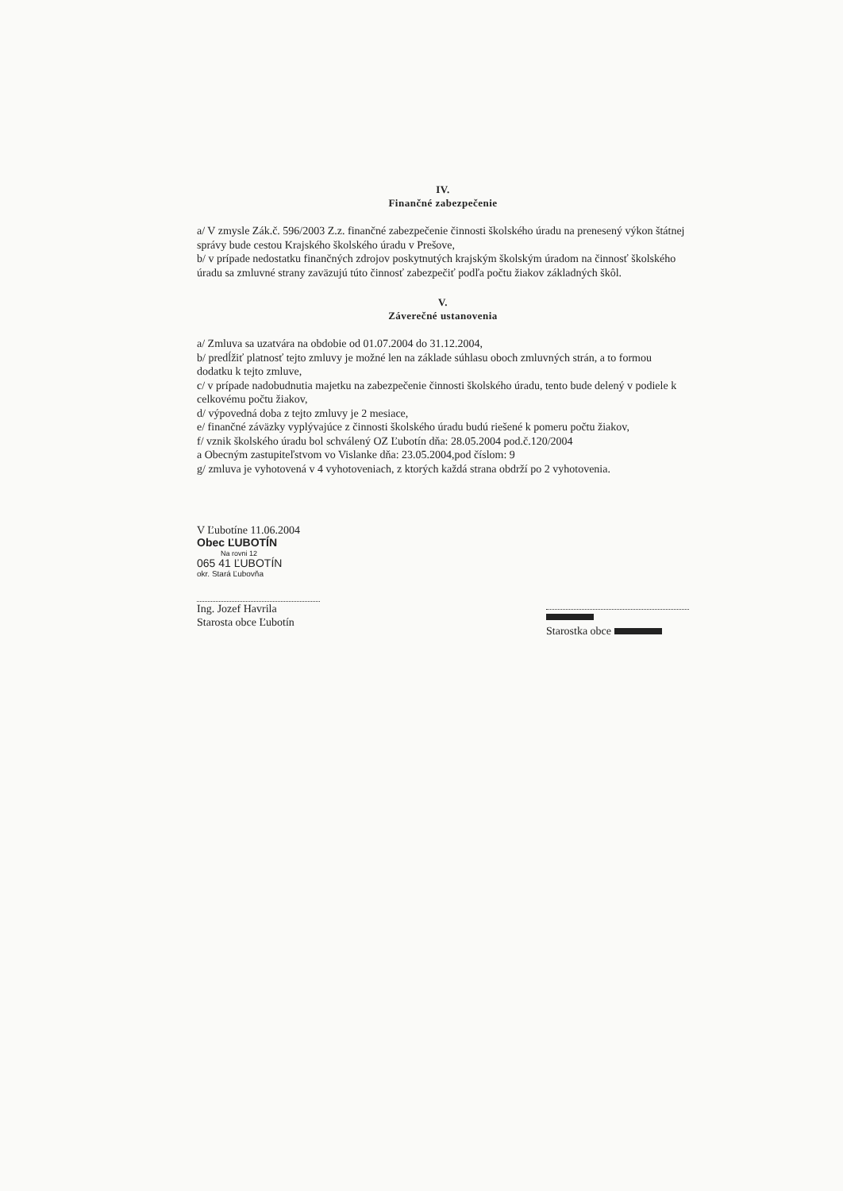IV.
Finančné zabezpečenie
a/ V zmysle Zák.č. 596/2003 Z.z. finančné zabezpečenie činnosti školského úradu na prenesený výkon štátnej správy bude cestou Krajského školského úradu v Prešove,
b/ v prípade nedostatku finančných zdrojov poskytnutých krajským školským úradom na činnosť školského úradu sa zmluvné strany zaväzujú túto činnosť zabezpečiť podľa počtu žiakov základných škôl.
V.
Záverečné ustanovenia
a/ Zmluva sa uzatvára na obdobie od 01.07.2004 do 31.12.2004,
b/ predĺžiť platnosť tejto zmluvy je možné len na základe súhlasu oboch zmluvných strán, a to formou dodatku k tejto zmluve,
c/ v prípade nadobudnutia majetku na zabezpečenie činnosti školského úradu, tento bude delený v podiele k celkovému počtu žiakov,
d/ výpovedná doba z tejto zmluvy je 2 mesiace,
e/ finančné záväzky vyplývajúce z činnosti školského úradu budú riešené k pomeru počtu žiakov,
f/ vznik školského úradu bol schválený OZ Ľubotín dňa: 28.05.2004 pod.č.120/2004
a Obecným zastupiteľstvom vo Vislanke dňa: 23.05.2004,pod číslom: 9
g/ zmluva je vyhotovená v 4 vyhotoveniach, z ktorých každá strana obdrží po 2 vyhotovenia.
V Ľubotíne 11.06.2004
Obec ĽUBOTÍN
Na rovni 12
065 41 ĽUBOTÍN
okr. Stará Ľubovňa
Ing. Jozef Havrila
Starosta obce Ľubotín
Starostka obce